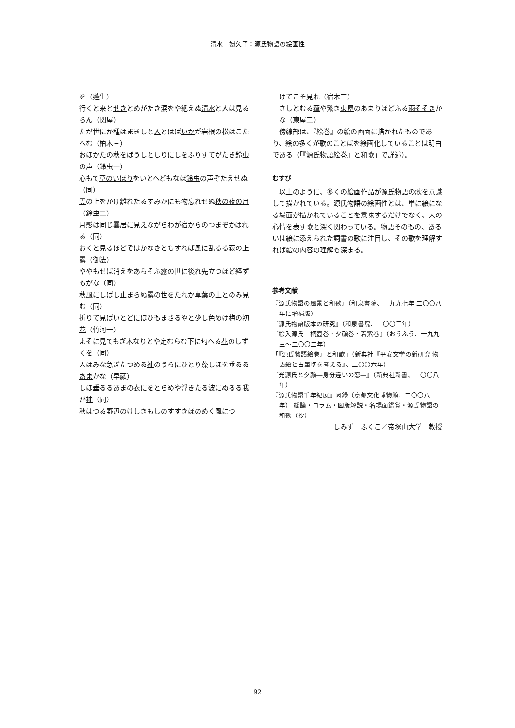清水　婦久子：源氏物語の絵画性
を（蓬生）
行くと来とせきとめがたき涙をや絶えぬ清水と人は見るらん（関屋）
たが世にか種はまきしと人とはばいかが岩根の松はこたへむ（柏木三）
おほかたの秋をばうしとしりにしをふりすてがたき鈴虫の声（鈴虫一）
心もて草のいほりをいとへどもなほ鈴虫の声ぞたえせぬ（同）
雲の上をかけ離れたるすみかにも物忘れせぬ秋の夜の月（鈴虫二）
月影は同じ雲居に見えながらわが宿からのつまぞかはれる（同）
おくと見るほどぞはかなきともすれば風に乱るる萩の上露（御法）
ややもせば消えをあらそふ露の世に後れ先立つほど経ずもがな（同）
秋風にしばし止まらぬ露の世をたれか草葉の上とのみ見む（同）
折りて見ばいとどにほひもまさるやと少し色めけ梅の初花（竹河一）
よそに見てもぎ木なりとや定むらむ下に匂へる花のしずくを（同）
人はみな急ぎたつめる袖のうらにひとり藻しほを垂るるあまかな（早蕨）
しほ垂るるあまの衣にをとらめや浮きたる波にぬるる我が袖（同）
秋はつる野辺のけしきもしのすすきほのめく風につ
けてこそ見れ（宿木三）
さしとむる葎や繁き東屋のあまりほどふる雨そそきかな（東屋二）
　傍線部は、『絵巻』の絵の画面に描かれたものであり、絵の多くが歌のことばを絵画化していることは明白である（「『源氏物語絵巻』と和歌」で詳述）。
むすび
　以上のように、多くの絵画作品が源氏物語の歌を意識して描かれている。源氏物語の絵画性とは、単に絵になる場面が描かれていることを意味するだけでなく、人の心情を表す歌と深く関わっている。物語そのもの、あるいは絵に添えられた詞書の歌に注目し、その歌を理解すれば絵の内容の理解も深まる。
参考文献
『源氏物語の風景と和歌』（和泉書院、一九九七年 二〇〇八年に増補版）
『源氏物語版本の研究』（和泉書院、二〇〇三年）
『絵入源氏　桐壺巻・夕顔巻・若紫巻』（おうふう、一九九三〜二〇〇二年）
「『源氏物語絵巻』と和歌」（新典社『平安文学の新研究 物語絵と古筆切を考える』、二〇〇六年）
『光源氏と夕顔―身分違いの恋―』（新典社新書、二〇〇八年）
『源氏物語千年紀展』図録（京都文化博物館、二〇〇八年） 総論・コラム・図版解説・名場面鑑賞・源氏物語の和歌（抄）
しみず　ふくこ／帝塚山大学　教授
92